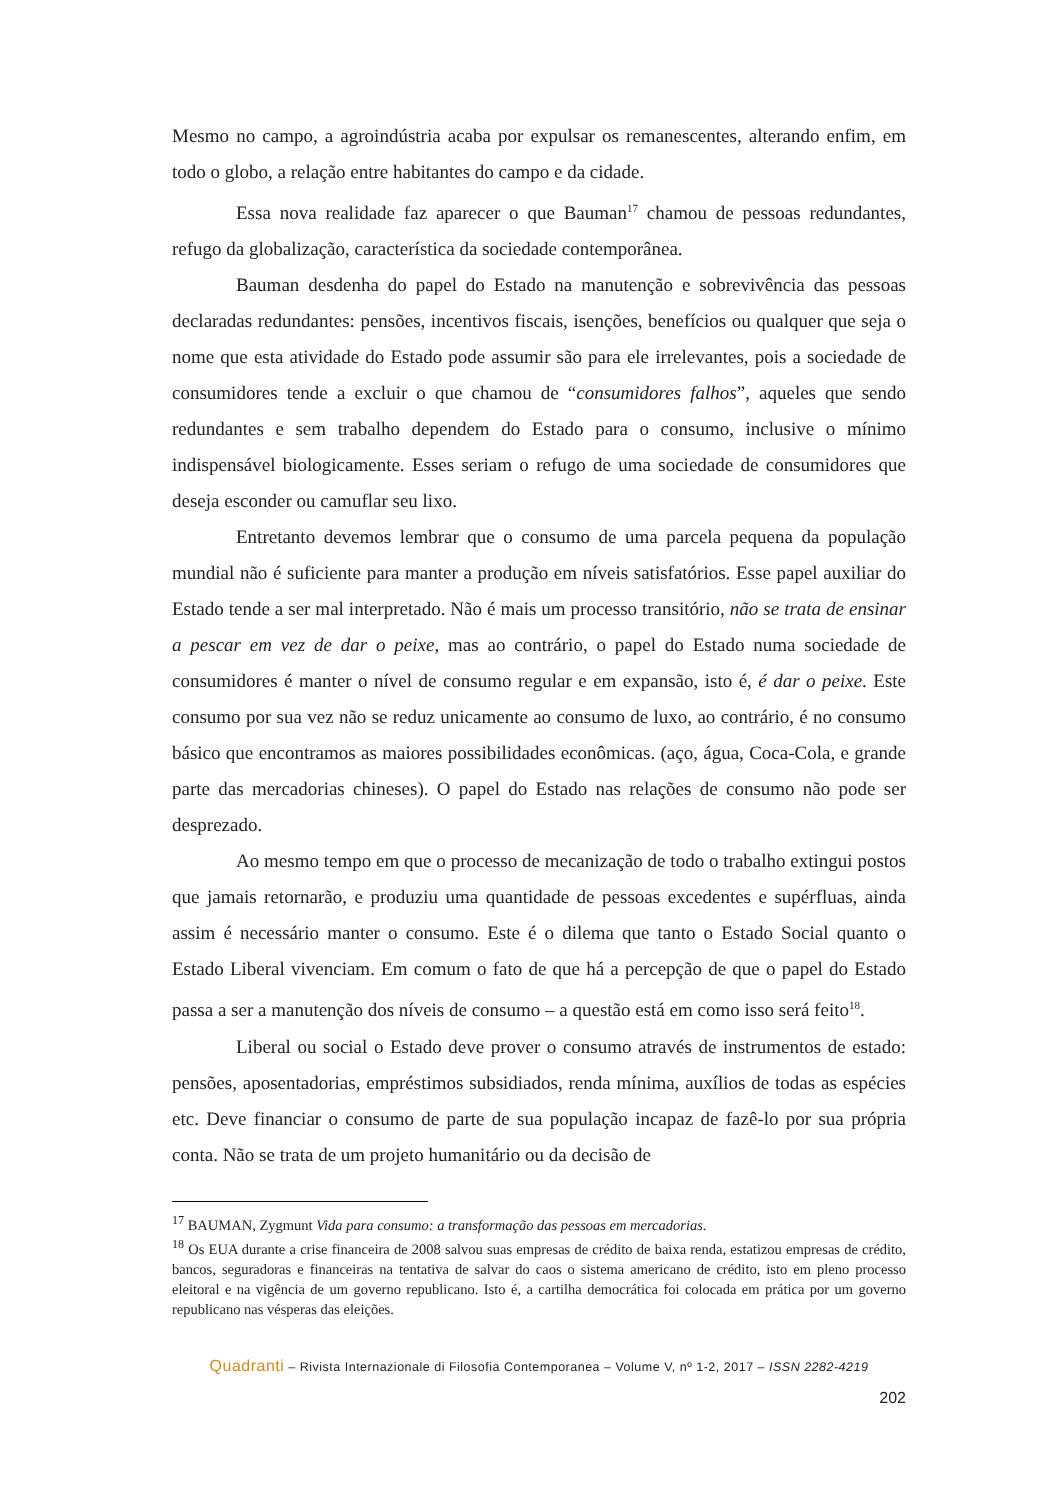Mesmo no campo, a agroindústria acaba por expulsar os remanescentes, alterando enfim, em todo o globo, a relação entre habitantes do campo e da cidade.
Essa nova realidade faz aparecer o que Bauman<sup>17</sup> chamou de pessoas redundantes, refugo da globalização, característica da sociedade contemporânea.
Bauman desdenha do papel do Estado na manutenção e sobrevivência das pessoas declaradas redundantes: pensões, incentivos fiscais, isenções, benefícios ou qualquer que seja o nome que esta atividade do Estado pode assumir são para ele irrelevantes, pois a sociedade de consumidores tende a excluir o que chamou de “consumidores falhos”, aqueles que sendo redundantes e sem trabalho dependem do Estado para o consumo, inclusive o mínimo indispensável biologicamente. Esses seriam o refugo de uma sociedade de consumidores que deseja esconder ou camuflar seu lixo.
Entretanto devemos lembrar que o consumo de uma parcela pequena da população mundial não é suficiente para manter a produção em níveis satisfatórios. Esse papel auxiliar do Estado tende a ser mal interpretado. Não é mais um processo transitório, não se trata de ensinar a pescar em vez de dar o peixe, mas ao contrário, o papel do Estado numa sociedade de consumidores é manter o nível de consumo regular e em expansão, isto é, é dar o peixe. Este consumo por sua vez não se reduz unicamente ao consumo de luxo, ao contrário, é no consumo básico que encontramos as maiores possibilidades econômicas. (aço, água, Coca-Cola, e grande parte das mercadorias chineses). O papel do Estado nas relações de consumo não pode ser desprezado.
Ao mesmo tempo em que o processo de mecanização de todo o trabalho extingui postos que jamais retornarão, e produziu uma quantidade de pessoas excedentes e supérfluas, ainda assim é necessário manter o consumo. Este é o dilema que tanto o Estado Social quanto o Estado Liberal vivenciam. Em comum o fato de que há a percepção de que o papel do Estado passa a ser a manutenção dos níveis de consumo – a questão está em como isso será feito<sup>18</sup>.
Liberal ou social o Estado deve prover o consumo através de instrumentos de estado: pensões, aposentadorias, empréstimos subsidiados, renda mínima, auxílios de todas as espécies etc. Deve financiar o consumo de parte de sua população incapaz de fazê-lo por sua própria conta. Não se trata de um projeto humanitário ou da decisão de
<sup>17</sup> BAUMAN, Zygmunt Vida para consumo: a transformação das pessoas em mercadorias.
<sup>18</sup> Os EUA durante a crise financeira de 2008 salvou suas empresas de crédito de baixa renda, estatizou empresas de crédito, bancos, seguradoras e financeiras na tentativa de salvar do caos o sistema americano de crédito, isto em pleno processo eleitoral e na vigência de um governo republicano. Isto é, a cartilha democrática foi colocada em prática por um governo republicano nas vésperas das eleições.
Quadranti – Rivista Internazionale di Filosofia Contemporanea – Volume V, nº 1-2, 2017 – ISSN 2282-4219
202